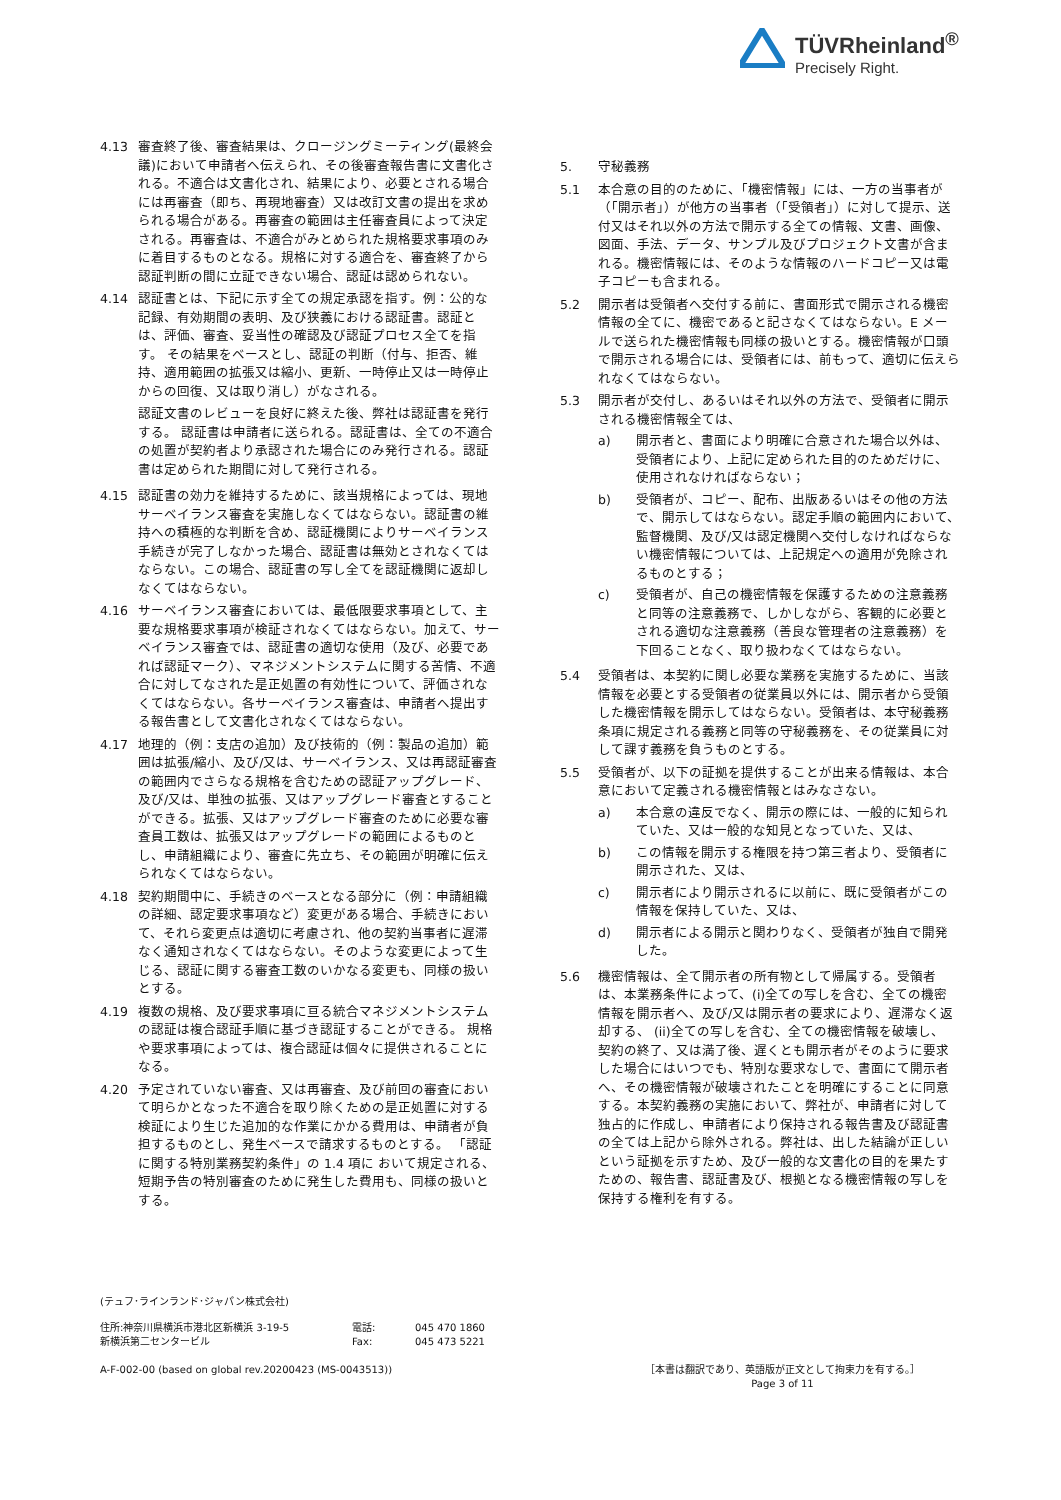TÜVRheinland<sup>®</sup>
Precisely Right.
4.13 審査終了後、審査結果は、クロージングミーティング(最終会議)において申請者へ伝えられ、その後審査報告書に文書化される。不適合は文書化され、結果により、必要とされる場合には再審査（即ち、再現地審査）又は改訂文書の提出を求められる場合がある。再審査の範囲は主任審査員によって決定される。再審査は、不適合がみとめられた規格要求事項のみに着目するものとなる。規格に対する適合を、審査終了から認証判断の間に立証できない場合、認証は認められない。
4.14 認証書とは、下記に示す全ての規定承認を指す。例：公的な記録、有効期間の表明、及び狭義における認証書。認証とは、評価、審査、妥当性の確認及び認証プロセス全てを指す。 その結果をベースとし、認証の判断（付与、拒否、維持、適用範囲の拡張又は縮小、更新、一時停止又は一時停止からの回復、又は取り消し）がなされる。
認証文書のレビューを良好に終えた後、弊社は認証書を発行する。 認証書は申請者に送られる。認証書は、全ての不適合の処置が契約者より承認された場合にのみ発行される。認証書は定められた期間に対して発行される。
4.15 認証書の効力を維持するために、該当規格によっては、現地サーベイランス審査を実施しなくてはならない。認証書の維持への積極的な判断を含め、認証機関によりサーベイランス手続きが完了しなかった場合、認証書は無効とされなくてはならない。この場合、認証書の写し全てを認証機関に返却しなくてはならない。
4.16 サーベイランス審査においては、最低限要求事項として、主要な規格要求事項が検証されなくてはならない。加えて、サーベイランス審査では、認証書の適切な使用（及び、必要であれば認証マーク）、マネジメントシステムに関する苦情、不適合に対してなされた是正処置の有効性について、評価されなくてはならない。各サーベイランス審査は、申請者へ提出する報告書として文書化されなくてはならない。
4.17 地理的（例：支店の追加）及び技術的（例：製品の追加）範囲は拡張/縮小、及び/又は、サーベイランス、又は再認証審査の範囲内でさらなる規格を含むための認証アップグレード、及び/又は、単独の拡張、又はアップグレード審査とすることができる。拡張、又はアップグレード審査のために必要な審査員工数は、拡張又はアップグレードの範囲によるものとし、申請組織により、審査に先立ち、その範囲が明確に伝えられなくてはならない。
4.18 契約期間中に、手続きのベースとなる部分に（例：申請組織の詳細、認定要求事項など）変更がある場合、手続きにおいて、それら変更点は適切に考慮され、他の契約当事者に遅滞なく通知されなくてはならない。そのような変更によって生じる、認証に関する審査工数のいかなる変更も、同様の扱いとする。
4.19 複数の規格、及び要求事項に亘る統合マネジメントシステムの認証は複合認証手順に基づき認証することができる。 規格や要求事項によっては、複合認証は個々に提供されることになる。
4.20 予定されていない審査、又は再審査、及び前回の審査において明らかとなった不適合を取り除くための是正処置に対する検証により生じた追加的な作業にかかる費用は、申請者が負担するものとし、発生ベースで請求するものとする。 「認証に関する特別業務契約条件」の 1.4 項に おいて規定される、短期予告の特別審査のために発生した費用も、同様の扱いとする。
5. 守秘義務
5.1 本合意の目的のために、「機密情報」には、一方の当事者が（「開示者」）が他方の当事者（「受領者」）に対して提示、送付又はそれ以外の方法で開示する全ての情報、文書、画像、図面、手法、データ、サンプル及びプロジェクト文書が含まれる。機密情報には、そのような情報のハードコピー又は電子コピーも含まれる。
5.2 開示者は受領者へ交付する前に、書面形式で開示される機密情報の全てに、機密であると記さなくてはならない。E メールで送られた機密情報も同様の扱いとする。機密情報が口頭で開示される場合には、受領者には、前もって、適切に伝えられなくてはならない。
5.3 開示者が交付し、あるいはそれ以外の方法で、受領者に開示される機密情報全ては、
a) 開示者と、書面により明確に合意された場合以外は、受領者により、上記に定められた目的のためだけに、使用されなければならない；
b) 受領者が、コピー、配布、出版あるいはその他の方法で、開示してはならない。認定手順の範囲内において、監督機関、及び/又は認定機関へ交付しなければならない機密情報については、上記規定への適用が免除されるものとする；
c) 受領者が、自己の機密情報を保護するための注意義務と同等の注意義務で、しかしながら、客観的に必要とされる適切な注意義務（善良な管理者の注意義務）を下回ることなく、取り扱わなくてはならない。
5.4 受領者は、本契約に関し必要な業務を実施するために、当該情報を必要とする受領者の従業員以外には、開示者から受領した機密情報を開示してはならない。受領者は、本守秘義務条項に規定される義務と同等の守秘義務を、その従業員に対して課す義務を負うものとする。
5.5 受領者が、以下の証拠を提供することが出来る情報は、本合意において定義される機密情報とはみなさない。
a) 本合意の違反でなく、開示の際には、一般的に知られていた、又は一般的な知見となっていた、又は、
b) この情報を開示する権限を持つ第三者より、受領者に開示された、又は、
c) 開示者により開示されるに以前に、既に受領者がこの情報を保持していた、又は、
d) 開示者による開示と関わりなく、受領者が独自で開発した。
5.6 機密情報は、全て開示者の所有物として帰属する。受領者は、本業務条件によって、(i)全ての写しを含む、全ての機密情報を開示者へ、及び/又は開示者の要求により、遅滞なく返却する、 (ii)全ての写しを含む、全ての機密情報を破壊し、 契約の終了、又は満了後、遅くとも開示者がそのように要求した場合にはいつでも、特別な要求なしで、書面にて開示者へ、その機密情報が破壊されたことを明確にすることに同意する。本契約義務の実施において、弊社が、申請者に対して独占的に作成し、申請者により保持される報告書及び認証書の全ては上記から除外される。弊社は、出した結論が正しいという証拠を示すため、及び一般的な文書化の目的を果たすための、報告書、認証書及び、根拠となる機密情報の写しを保持する権利を有する。
(テュフ･ラインランド･ジャパン株式会社)
住所:神奈川県横浜市港北区新横浜 3-19-5
新横浜第二センタービル
電話:
Fax:
045 470 1860
045 473 5221
A-F-002-00 (based on global rev.20200423 (MS-0043513)) ［本書は翻訳であり、英語版が正文として拘束力を有する。］
Page 3 of 11